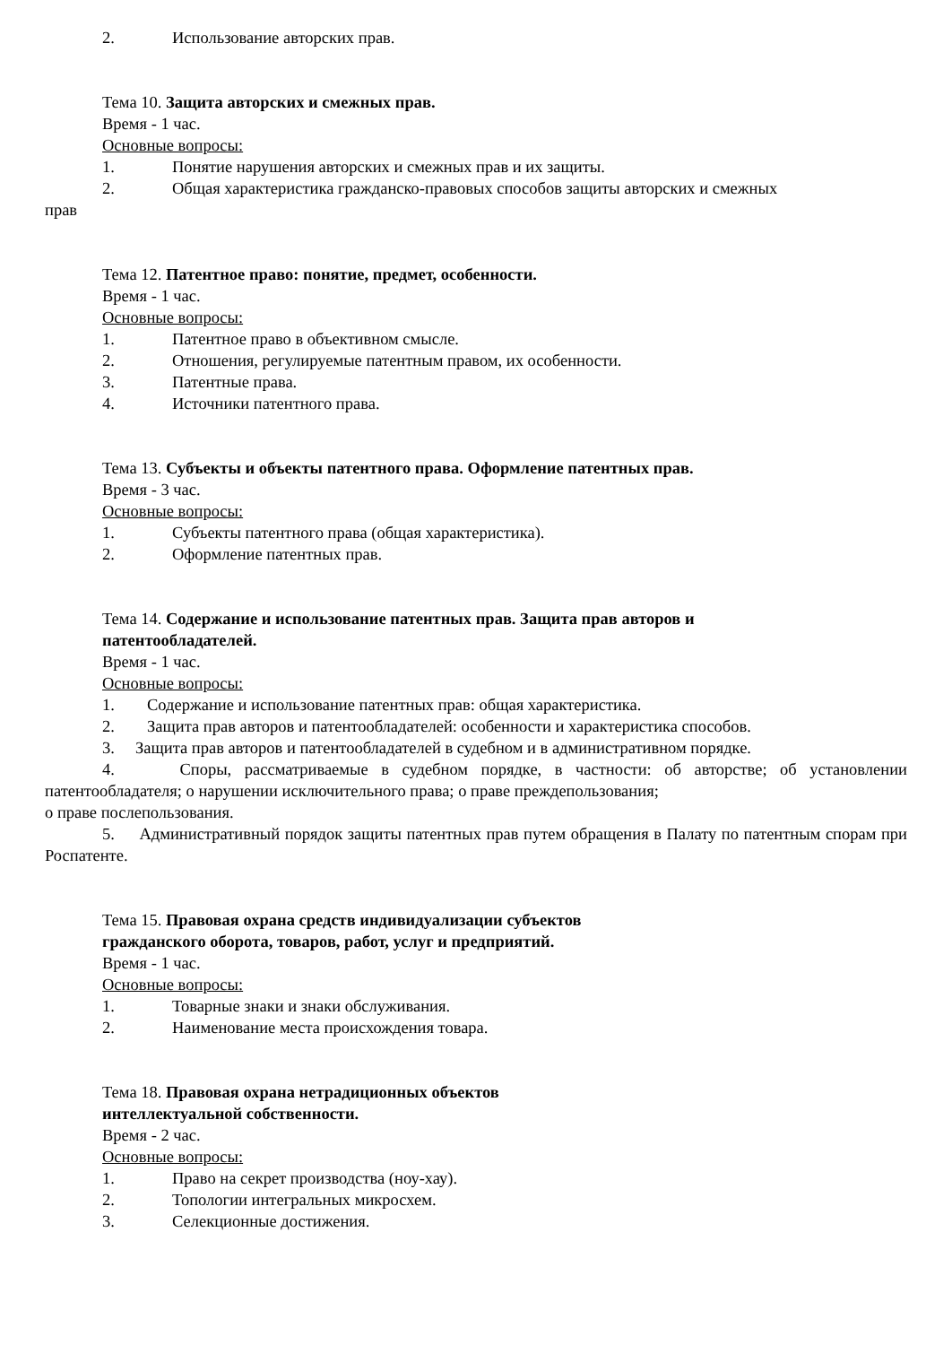2. Использование авторских прав.
Тема 10. Защита авторских и смежных прав.
Время - 1 час.
Основные вопросы:
1. Понятие нарушения авторских и смежных прав и их защиты.
2. Общая характеристика гражданско-правовых способов защиты авторских и смежных
прав
Тема 12. Патентное право: понятие, предмет, особенности.
Время - 1 час.
Основные вопросы:
1. Патентное право в объективном смысле.
2. Отношения, регулируемые патентным правом, их особенности.
3. Патентные права.
4. Источники патентного права.
Тема 13. Субъекты и объекты патентного права. Оформление патентных прав.
Время - 3 час.
Основные вопросы:
1. Субъекты патентного права (общая характеристика).
2. Оформление патентных прав.
Тема 14. Содержание и использование патентных прав. Защита прав авторов и
патентообладателей.
Время - 1 час.
Основные вопросы:
1. Содержание и использование патентных прав: общая характеристика.
2. Защита прав авторов и патентообладателей: особенности и характеристика способов.
3. Защита прав авторов и патентообладателей в судебном и в административном порядке.
4. Споры, рассматриваемые в судебном порядке, в частности: об авторстве; об установлении патентообладателя; о нарушении исключительного права; о праве преждепользования;
о праве послепользования.
5. Административный порядок защиты патентных прав путем обращения в Палату по патентным спорам при Роспатенте.
Тема 15. Правовая охрана средств индивидуализации субъектов
гражданского оборота, товаров, работ, услуг и предприятий.
Время - 1 час.
Основные вопросы:
1. Товарные знаки и знаки обслуживания.
2. Наименование места происхождения товара.
Тема 18. Правовая охрана нетрадиционных объектов
интеллектуальной собственности.
Время - 2 час.
Основные вопросы:
1. Право на секрет производства (ноу-хау).
2. Топологии интегральных микросхем.
3. Селекционные достижения.